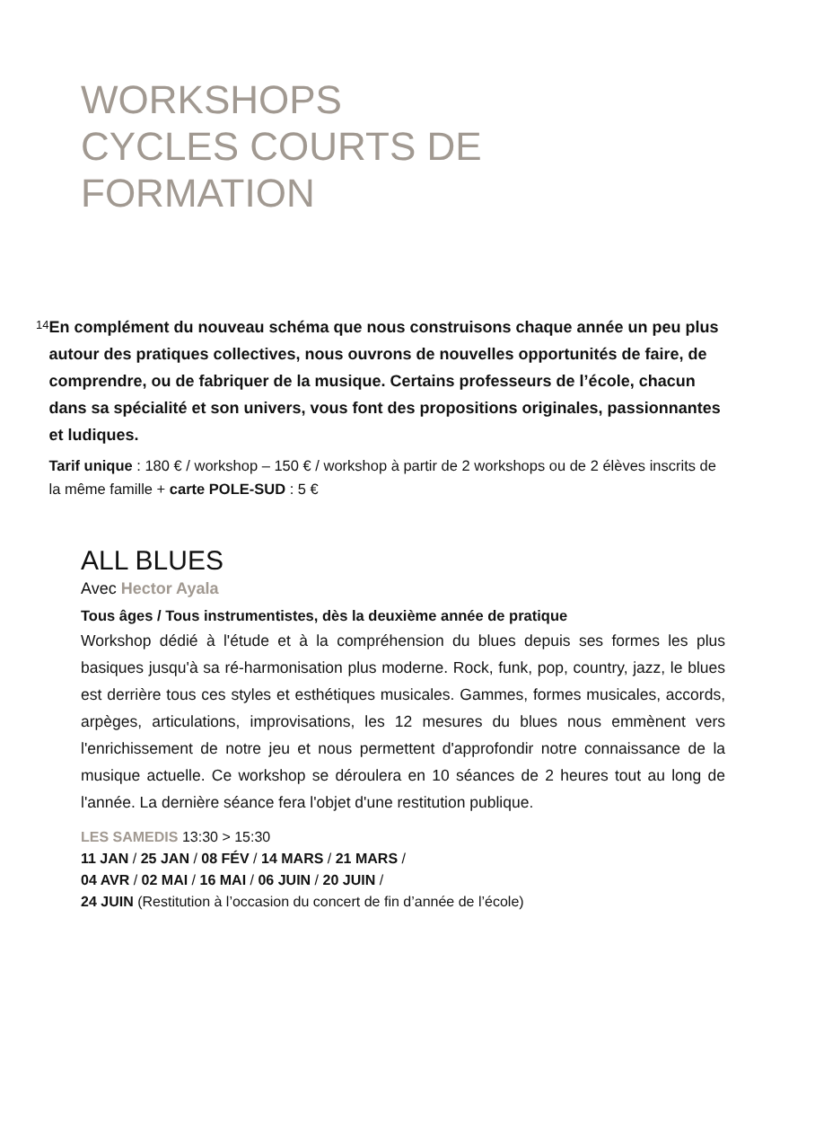WORKSHOPS
CYCLES COURTS DE FORMATION
14
En complément du nouveau schéma que nous construisons chaque année un peu plus autour des pratiques collectives, nous ouvrons de nouvelles opportunités de faire, de comprendre, ou de fabriquer de la musique. Certains professeurs de l’école, chacun dans sa spécialité et son univers, vous font des propositions originales, passionnantes et ludiques.
Tarif unique : 180 € / workshop – 150 € / workshop à partir de 2 workshops ou de 2 élèves inscrits de la même famille + carte POLE-SUD : 5 €
ALL BLUES
Avec Hector Ayala
Tous âges / Tous instrumentistes, dès la deuxième année de pratique
Workshop dédié à l'étude et à la compréhension du blues depuis ses formes les plus basiques jusqu'à sa ré-harmonisation plus moderne. Rock, funk, pop, country, jazz, le blues est derrière tous ces styles et esthétiques musicales. Gammes, formes musicales, accords, arpèges, articulations, improvisations, les 12 mesures du blues nous emmènent vers l'enrichissement de notre jeu et nous permettent d'approfondir notre connaissance de la musique actuelle. Ce workshop se déroulera en 10 séances de 2 heures tout au long de l'année. La dernière séance fera l'objet d'une restitution publique.
LES SAMEDIS 13:30 > 15:30
11 JAN / 25 JAN / 08 FÉV / 14 MARS / 21 MARS /
04 AVR / 02 MAI / 16 MAI / 06 JUIN / 20 JUIN /
24 JUIN (Restitution à l’occasion du concert de fin d’année de l’école)